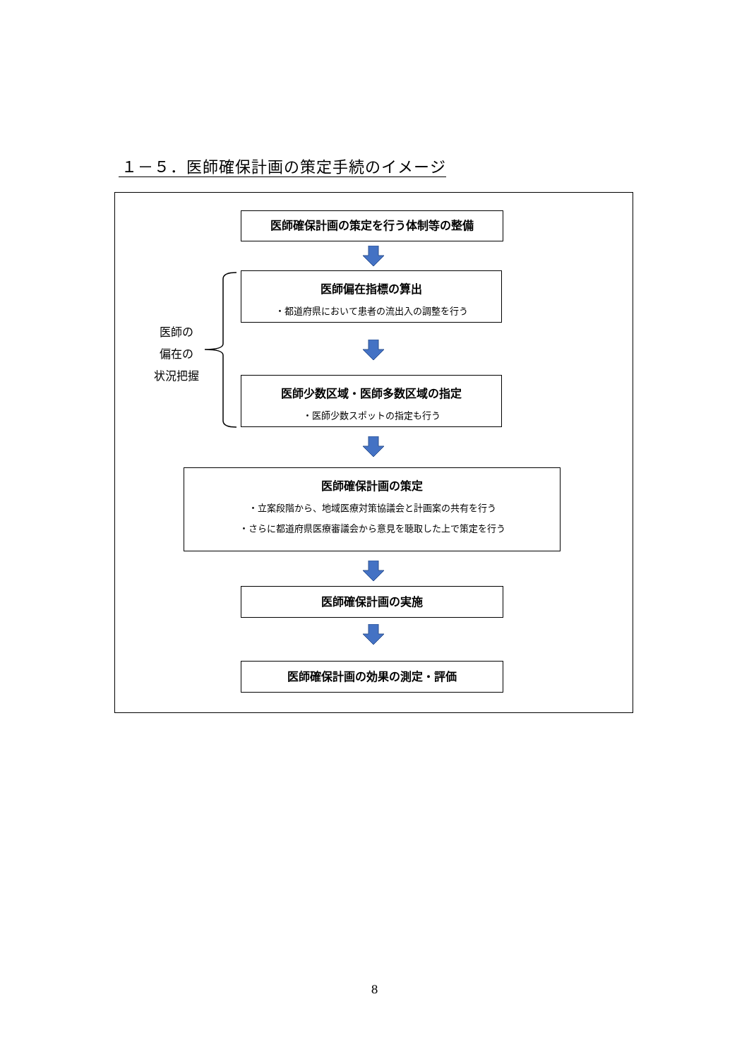１－５．医師確保計画の策定手続のイメージ
医師確保計画の策定を行う体制等の整備
医師偏在指標の算出
・都道府県において患者の流出入の調整を行う
医師の
偏在の
状況把握
医師少数区域・医師多数区域の指定
・医師少数スポットの指定も行う
医師確保計画の策定
・立案段階から、地域医療対策協議会と計画案の共有を行う
・さらに都道府県医療審議会から意見を聴取した上で策定を行う
医師確保計画の実施
医師確保計画の効果の測定・評価
8